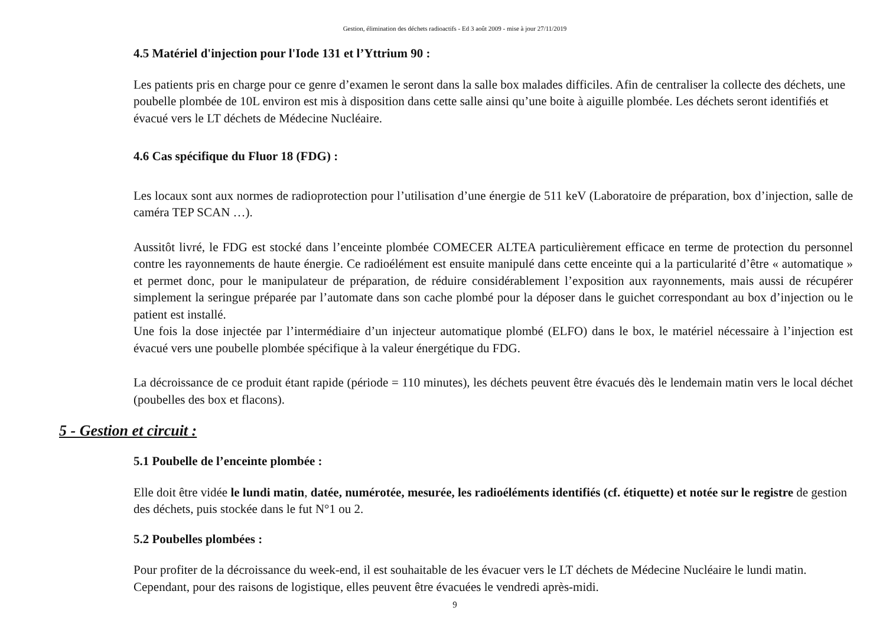Gestion, élimination des déchets radioactifs - Ed 3 août 2009 - mise à jour 27/11/2019
4.5 Matériel d'injection pour l'Iode 131 et l’Yttrium 90 :
Les patients pris en charge pour ce genre d’examen le seront dans la salle box malades difficiles. Afin de centraliser la collecte des déchets, une poubelle plombée de 10L environ est mis à disposition dans cette salle ainsi qu’une boite à aiguille plombée. Les déchets seront identifiés et évacué vers le LT déchets de Médecine Nucléaire.
4.6 Cas spécifique du Fluor 18 (FDG) :
Les locaux sont aux normes de radioprotection pour l’utilisation d’une énergie de 511 keV (Laboratoire de préparation, box d’injection, salle de caméra TEP SCAN …).
Aussitôt livré, le FDG est stocké dans l’enceinte plombée COMECER ALTEA particulièrement efficace en terme de protection du personnel contre les rayonnements de haute énergie. Ce radioélément est ensuite manipulé dans cette enceinte qui a la particularité d’être « automatique » et permet donc, pour le manipulateur de préparation, de réduire considérablement l’exposition aux rayonnements, mais aussi de récupérer simplement la seringue préparée par l’automate dans son cache plombé pour la déposer dans le guichet correspondant au box d’injection ou le patient est installé.
Une fois la dose injectée par l’intermédiaire d’un injecteur automatique plombé (ELFO) dans le box, le matériel nécessaire à l’injection est évacué vers une poubelle plombée spécifique à la valeur énergétique du FDG.
La décroissance de ce produit étant rapide (période = 110 minutes), les déchets peuvent être évacués dès le lendemain matin vers le local déchet (poubelles des box et flacons).
5 - Gestion et circuit :
5.1 Poubelle de l’enceinte plombée :
Elle doit être vidée le lundi matin, datée, numérotée, mesurée, les radioéléments identifiés (cf. étiquette) et notée sur le registre de gestion des déchets, puis stockée dans le fut N°1 ou 2.
5.2 Poubelles plombées :
Pour profiter de la décroissance du week-end, il est souhaitable de les évacuer vers le LT déchets de Médecine Nucléaire le lundi matin. Cependant, pour des raisons de logistique, elles peuvent être évacuées le vendredi après-midi.
9